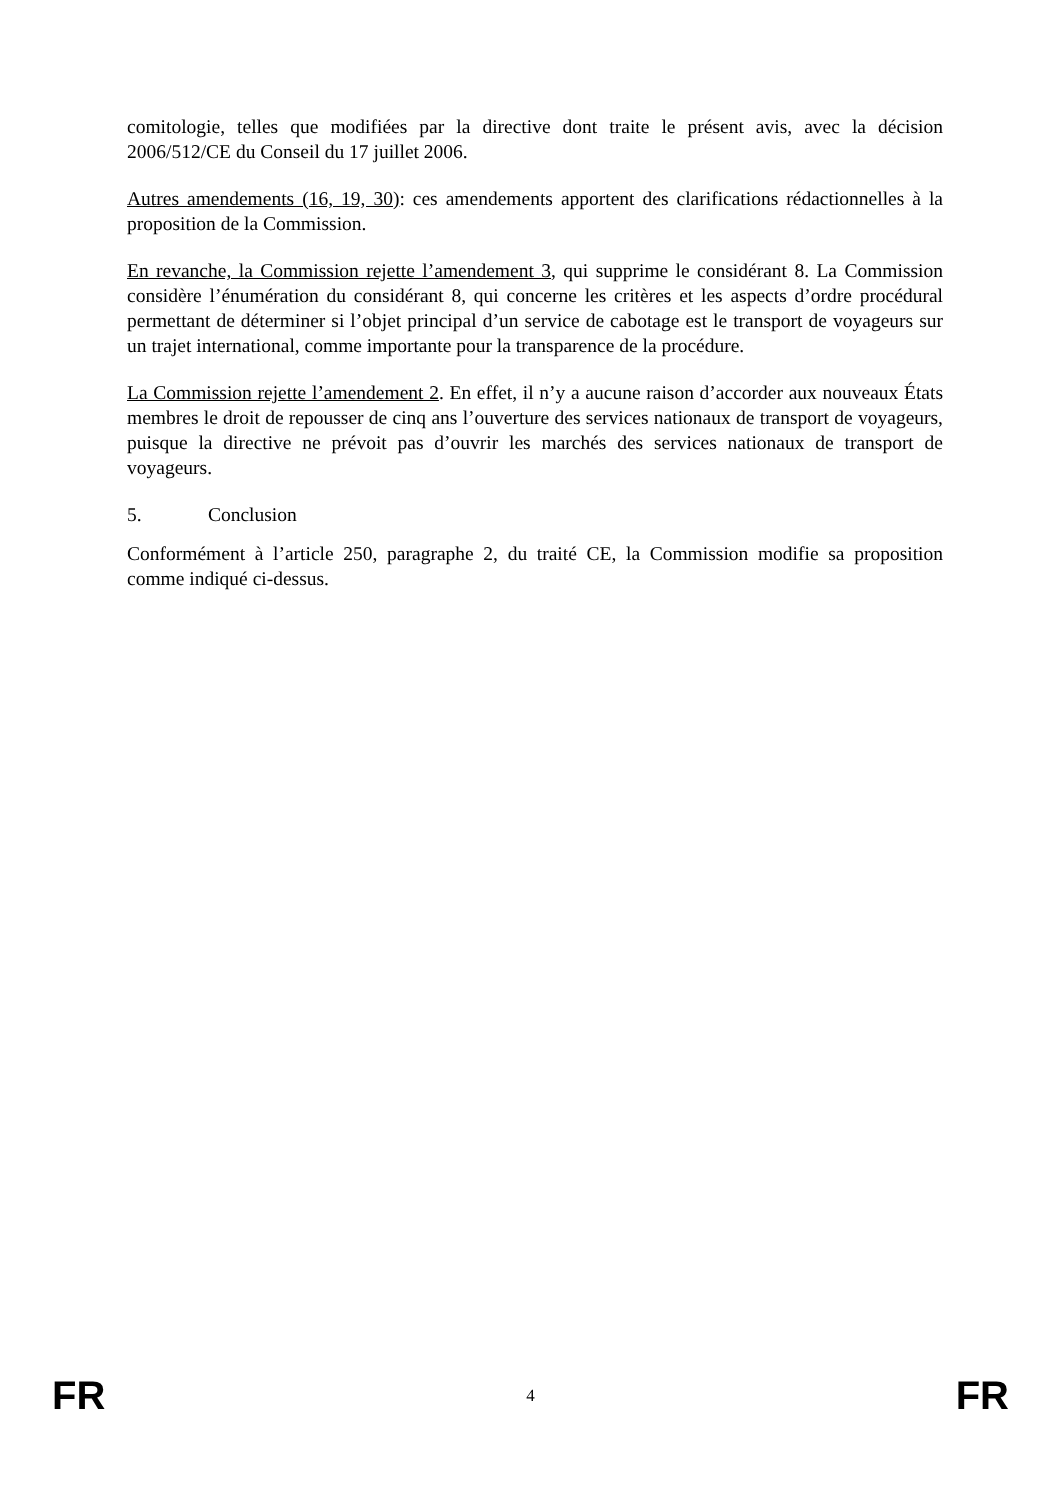comitologie, telles que modifiées par la directive dont traite le présent avis, avec la décision 2006/512/CE du Conseil du 17 juillet 2006.
Autres amendements (16, 19, 30): ces amendements apportent des clarifications rédactionnelles à la proposition de la Commission.
En revanche, la Commission rejette l’amendement 3, qui supprime le considérant 8. La Commission considère l’énumération du considérant 8, qui concerne les critères et les aspects d’ordre procédural permettant de déterminer si l’objet principal d’un service de cabotage est le transport de voyageurs sur un trajet international, comme importante pour la transparence de la procédure.
La Commission rejette l’amendement 2. En effet, il n’y a aucune raison d’accorder aux nouveaux États membres le droit de repousser de cinq ans l’ouverture des services nationaux de transport de voyageurs, puisque la directive ne prévoit pas d’ouvrir les marchés des services nationaux de transport de voyageurs.
5. Conclusion
Conformément à l’article 250, paragraphe 2, du traité CE, la Commission modifie sa proposition comme indiqué ci-dessus.
FR 4 FR